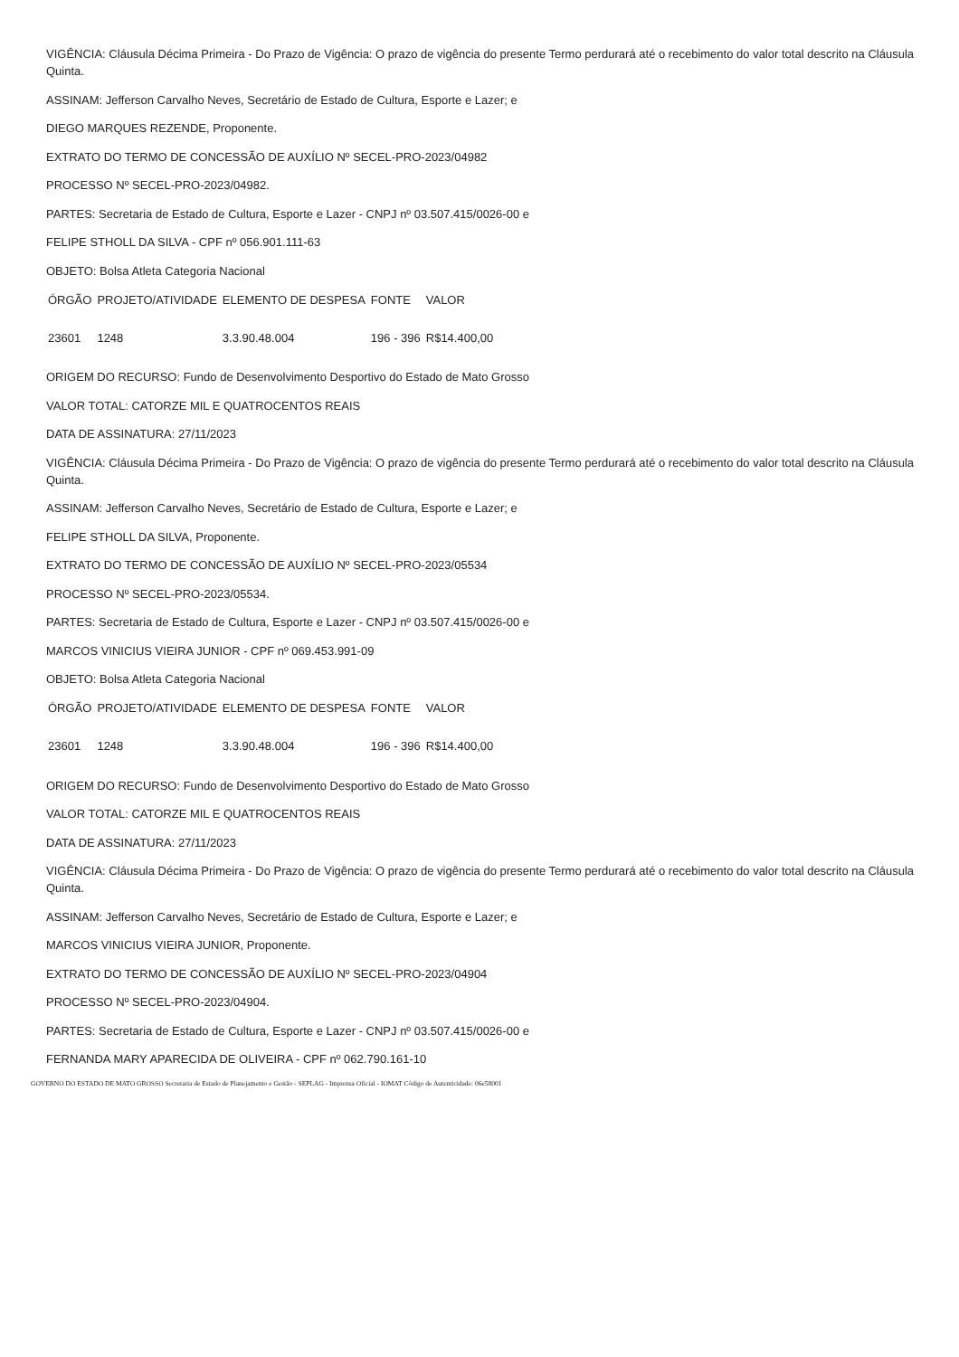VIGÊNCIA: Cláusula Décima Primeira - Do Prazo de Vigência: O prazo de vigência do presente Termo perdurará até o recebimento do valor total descrito na Cláusula Quinta.
ASSINAM: Jefferson Carvalho Neves, Secretário de Estado de Cultura, Esporte e Lazer; e
DIEGO MARQUES REZENDE, Proponente.
EXTRATO DO TERMO DE CONCESSÃO DE AUXÍLIO Nº SECEL-PRO-2023/04982
PROCESSO Nº SECEL-PRO-2023/04982.
PARTES: Secretaria de Estado de Cultura, Esporte e Lazer - CNPJ nº 03.507.415/0026-00 e
FELIPE STHOLL DA SILVA - CPF nº 056.901.111-63
OBJETO: Bolsa Atleta Categoria Nacional
| ÓRGÃO | PROJETO/ATIVIDADE | ELEMENTO DE DESPESA | FONTE | VALOR |
| --- | --- | --- | --- | --- |
| 23601 | 1248 | 3.3.90.48.004 | 196 - 396 | R$14.400,00 |
ORIGEM DO RECURSO: Fundo de Desenvolvimento Desportivo do Estado de Mato Grosso
VALOR TOTAL: CATORZE MIL E QUATROCENTOS REAIS
DATA DE ASSINATURA: 27/11/2023
VIGÊNCIA: Cláusula Décima Primeira - Do Prazo de Vigência: O prazo de vigência do presente Termo perdurará até o recebimento do valor total descrito na Cláusula Quinta.
ASSINAM: Jefferson Carvalho Neves, Secretário de Estado de Cultura, Esporte e Lazer; e
FELIPE STHOLL DA SILVA, Proponente.
EXTRATO DO TERMO DE CONCESSÃO DE AUXÍLIO Nº SECEL-PRO-2023/05534
PROCESSO Nº SECEL-PRO-2023/05534.
PARTES: Secretaria de Estado de Cultura, Esporte e Lazer - CNPJ nº 03.507.415/0026-00 e
MARCOS VINICIUS VIEIRA JUNIOR - CPF nº 069.453.991-09
OBJETO: Bolsa Atleta Categoria Nacional
| ÓRGÃO | PROJETO/ATIVIDADE | ELEMENTO DE DESPESA | FONTE | VALOR |
| --- | --- | --- | --- | --- |
| 23601 | 1248 | 3.3.90.48.004 | 196 - 396 | R$14.400,00 |
ORIGEM DO RECURSO: Fundo de Desenvolvimento Desportivo do Estado de Mato Grosso
VALOR TOTAL: CATORZE MIL E QUATROCENTOS REAIS
DATA DE ASSINATURA: 27/11/2023
VIGÊNCIA: Cláusula Décima Primeira - Do Prazo de Vigência: O prazo de vigência do presente Termo perdurará até o recebimento do valor total descrito na Cláusula Quinta.
ASSINAM: Jefferson Carvalho Neves, Secretário de Estado de Cultura, Esporte e Lazer; e
MARCOS VINICIUS VIEIRA JUNIOR, Proponente.
EXTRATO DO TERMO DE CONCESSÃO DE AUXÍLIO Nº SECEL-PRO-2023/04904
PROCESSO Nº SECEL-PRO-2023/04904.
PARTES: Secretaria de Estado de Cultura, Esporte e Lazer - CNPJ nº 03.507.415/0026-00 e
FERNANDA MARY APARECIDA DE OLIVEIRA - CPF nº 062.790.161-10
GOVERNO DO ESTADO DE MATO GROSSO Secretaria de Estado de Planejamento e Gestão - SEPLAG - Imprensa Oficial - IOMAT Código de Autenticidade: 06e58001